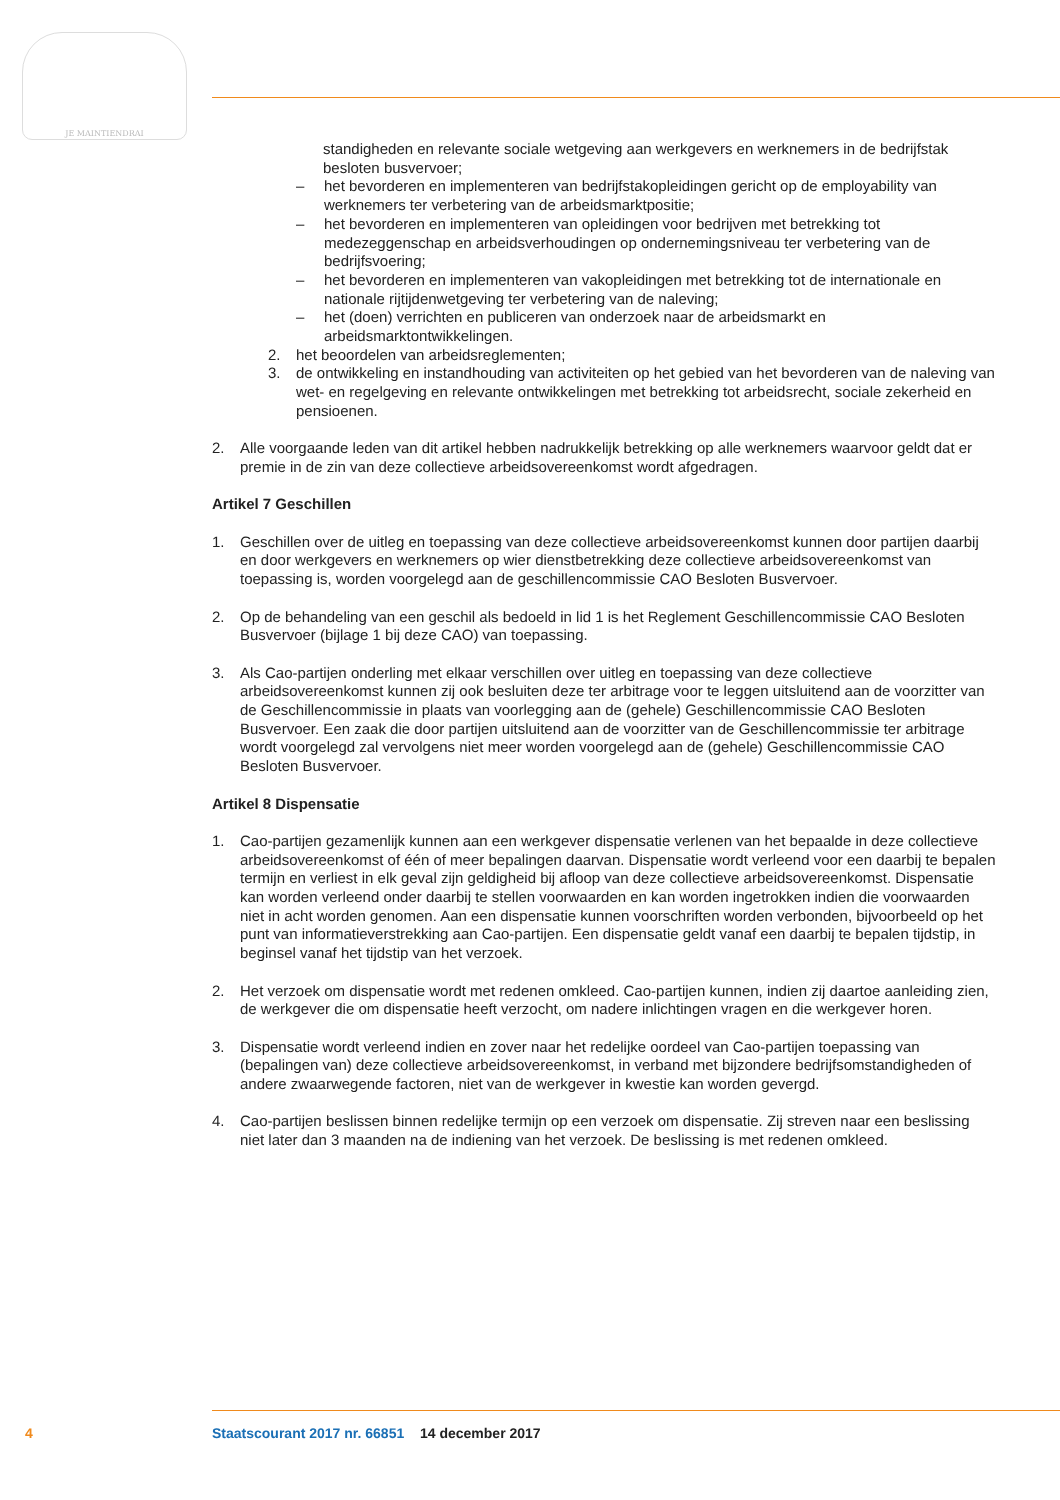JE MAINTIENDRAI
standigheden en relevante sociale wetgeving aan werkgevers en werknemers in de bedrijfstak besloten busvervoer;
– het bevorderen en implementeren van bedrijfstakopleidingen gericht op de employability van werknemers ter verbetering van de arbeidsmarktpositie;
– het bevorderen en implementeren van opleidingen voor bedrijven met betrekking tot medezeggenschap en arbeidsverhoudingen op ondernemingsniveau ter verbetering van de bedrijfsvoering;
– het bevorderen en implementeren van vakopleidingen met betrekking tot de internationale en nationale rijtijdenwetgeving ter verbetering van de naleving;
– het (doen) verrichten en publiceren van onderzoek naar de arbeidsmarkt en arbeidsmarktontwikkelingen.
2. het beoordelen van arbeidsreglementen;
3. de ontwikkeling en instandhouding van activiteiten op het gebied van het bevorderen van de naleving van wet- en regelgeving en relevante ontwikkelingen met betrekking tot arbeidsrecht, sociale zekerheid en pensioenen.
2. Alle voorgaande leden van dit artikel hebben nadrukkelijk betrekking op alle werknemers waarvoor geldt dat er premie in de zin van deze collectieve arbeidsovereenkomst wordt afgedragen.
Artikel 7 Geschillen
1. Geschillen over de uitleg en toepassing van deze collectieve arbeidsovereenkomst kunnen door partijen daarbij en door werkgevers en werknemers op wier dienstbetrekking deze collectieve arbeidsovereenkomst van toepassing is, worden voorgelegd aan de geschillencommissie CAO Besloten Busvervoer.
2. Op de behandeling van een geschil als bedoeld in lid 1 is het Reglement Geschillencommissie CAO Besloten Busvervoer (bijlage 1 bij deze CAO) van toepassing.
3. Als Cao-partijen onderling met elkaar verschillen over uitleg en toepassing van deze collectieve arbeidsovereenkomst kunnen zij ook besluiten deze ter arbitrage voor te leggen uitsluitend aan de voorzitter van de Geschillencommissie in plaats van voorlegging aan de (gehele) Geschillencommissie CAO Besloten Busvervoer. Een zaak die door partijen uitsluitend aan de voorzitter van de Geschillencommissie ter arbitrage wordt voorgelegd zal vervolgens niet meer worden voorgelegd aan de (gehele) Geschillencommissie CAO Besloten Busvervoer.
Artikel 8 Dispensatie
1. Cao-partijen gezamenlijk kunnen aan een werkgever dispensatie verlenen van het bepaalde in deze collectieve arbeidsovereenkomst of één of meer bepalingen daarvan. Dispensatie wordt verleend voor een daarbij te bepalen termijn en verliest in elk geval zijn geldigheid bij afloop van deze collectieve arbeidsovereenkomst. Dispensatie kan worden verleend onder daarbij te stellen voorwaarden en kan worden ingetrokken indien die voorwaarden niet in acht worden genomen. Aan een dispensatie kunnen voorschriften worden verbonden, bijvoorbeeld op het punt van informatieverstrekking aan Cao-partijen. Een dispensatie geldt vanaf een daarbij te bepalen tijdstip, in beginsel vanaf het tijdstip van het verzoek.
2. Het verzoek om dispensatie wordt met redenen omkleed. Cao-partijen kunnen, indien zij daartoe aanleiding zien, de werkgever die om dispensatie heeft verzocht, om nadere inlichtingen vragen en die werkgever horen.
3. Dispensatie wordt verleend indien en zover naar het redelijke oordeel van Cao-partijen toepassing van (bepalingen van) deze collectieve arbeidsovereenkomst, in verband met bijzondere bedrijfsomstandigheden of andere zwaarwegende factoren, niet van de werkgever in kwestie kan worden gevergd.
4. Cao-partijen beslissen binnen redelijke termijn op een verzoek om dispensatie. Zij streven naar een beslissing niet later dan 3 maanden na de indiening van het verzoek. De beslissing is met redenen omkleed.
4 Staatscourant 2017 nr. 66851 14 december 2017